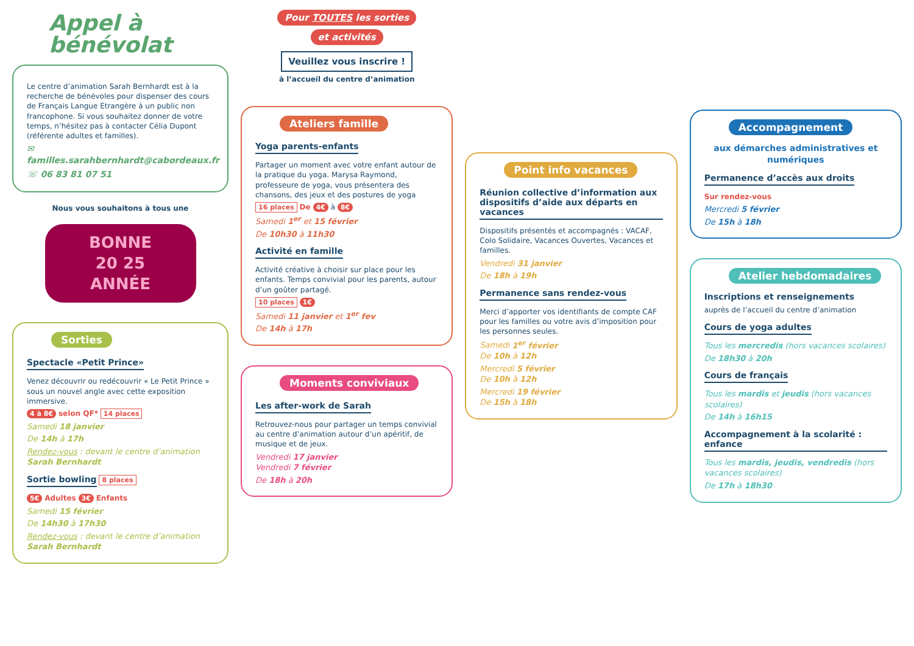Appel à bénévolat
Le centre d’animation Sarah Bernhardt est à la recherche de bénévoles pour dispenser des cours de Français Langue Etrangère à un public non francophone. Si vous souhaitez donner de votre temps, n’hésitez pas à contacter Célia Dupont (référente adultes et familles).
✉ familles.sarahbernhardt@cabordeaux.fr
☏ 06 83 81 07 51
Nous vous souhaitons à tous une
BONNE
20 25
ANNÉE
Sorties
Spectacle «Petit Prince»
Venez découvrir ou redécouvrir « Le Petit Prince » sous un nouvel angle avec cette exposition immersive.
4 à 8€ selon QF* 14 places
Samedi 18 janvier
De 14h à 17h
Rendez-vous : devant le centre d’animation Sarah Bernhardt
Sortie bowling
8 places
5€ Adultes 3€ Enfants
Samedi 15 février
De 14h30 à 17h30
Rendez-vous : devant le centre d’animation Sarah Bernhardt
Pour TOUTES les sorties
et activités
Veuillez vous inscrire !
à l’accueil du centre d’animation
Ateliers famille
Yoga parents-enfants
Partager un moment avec votre enfant autour de la pratique du yoga. Marysa Raymond, professeure de yoga, vous présentera des chansons, des jeux et des postures de yoga
16 places De 4€ à 8€
Samedi 1<sup>er</sup> et 15 février
De 10h30 à 11h30
Activité en famille
Activité créative à choisir sur place pour les enfants. Temps convivial pour les parents, autour d’un goûter partagé.
10 places 1€
Samedi 11 janvier et 1<sup>er</sup> fev
De 14h à 17h
Moments conviviaux
Les after-work de Sarah
Retrouvez-nous pour partager un temps convivial au centre d’animation autour d’un apéritif, de musique et de jeux.
Vendredi 17 janvier
Vendredi 7 février
De 18h à 20h
Point info vacances
Réunion collective d’information aux dispositifs d’aide aux départs en vacances
Dispositifs présentés et accompagnés : VACAF, Colo Solidaire, Vacances Ouvertes, Vacances et familles.
Vendredi 31 janvier
De 18h à 19h
Permanence sans rendez-vous
Merci d’apporter vos identifiants de compte CAF pour les familles ou votre avis d’imposition pour les personnes seules.
Samedi 1<sup>er</sup> février
De 10h à 12h
Mercredi 5 février
De 10h à 12h
Mercredi 19 février
De 15h à 18h
Accompagnement
aux démarches administratives et numériques
Permanence d’accès aux droits
Sur rendez-vous
Mercredi 5 février
De 15h à 18h
Atelier hebdomadaires
Inscriptions et renseignements
auprès de l’accueil du centre d’animation
Cours de yoga adultes
Tous les mercredis (hors vacances scolaires)
De 18h30 à 20h
Cours de français
Tous les mardis et jeudis (hors vacances scolaires)
De 14h à 16h15
Accompagnement à la scolarité : enfance
Tous les mardis, jeudis, vendredis (hors vacances scolaires)
De 17h à 18h30